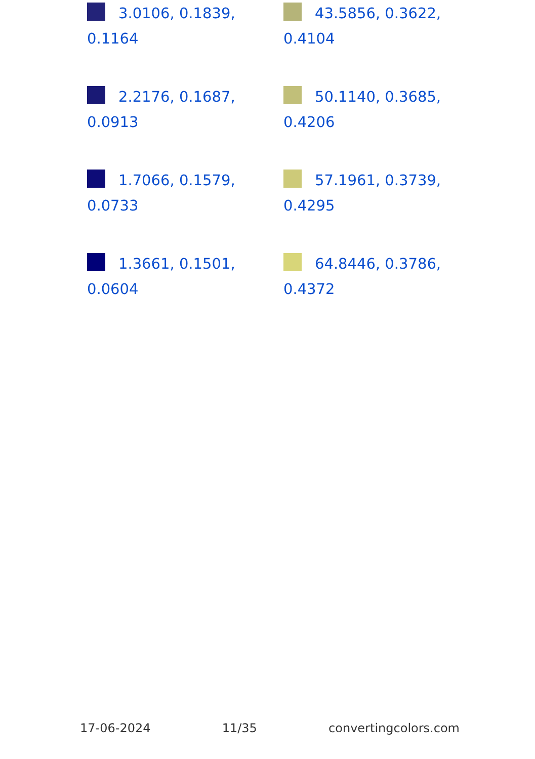3.0106, 0.1839, 0.1164
43.5856, 0.3622, 0.4104
2.2176, 0.1687, 0.0913
50.1140, 0.3685, 0.4206
1.7066, 0.1579, 0.0733
57.1961, 0.3739, 0.4295
1.3661, 0.1501, 0.0604
64.8446, 0.3786, 0.4372
17-06-2024 11/35 convertingcolors.com